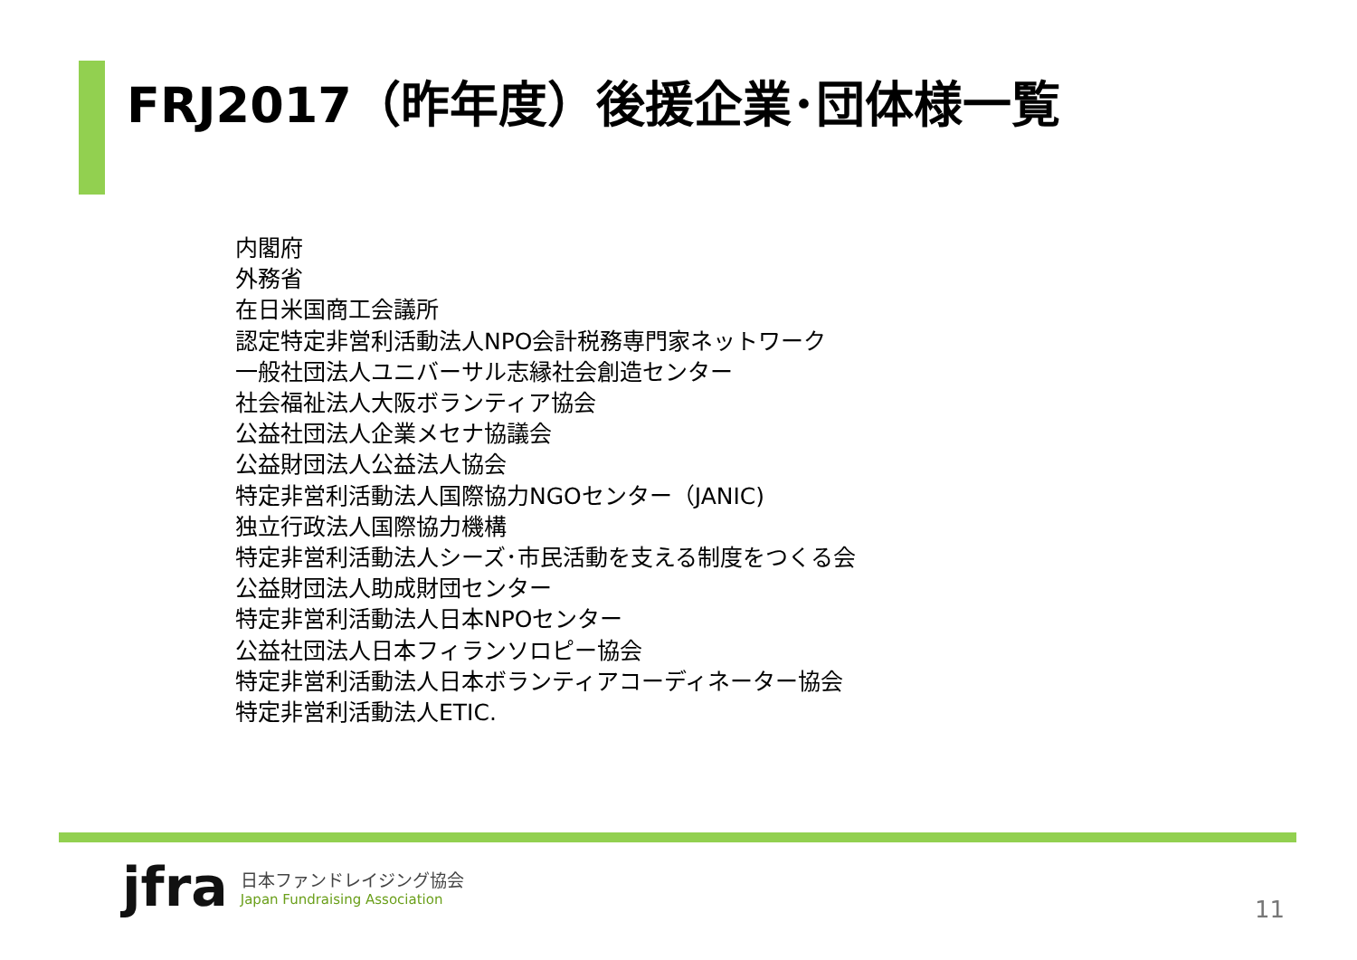FRJ2017（昨年度）後援企業･団体様一覧
内閣府
外務省
在日米国商工会議所
認定特定非営利活動法人NPO会計税務専門家ネットワーク
一般社団法人ユニバーサル志縁社会創造センター
社会福祉法人大阪ボランティア協会
公益社団法人企業メセナ協議会
公益財団法人公益法人協会
特定非営利活動法人国際協力NGOセンター（JANIC)
独立行政法人国際協力機構
特定非営利活動法人シーズ･市民活動を支える制度をつくる会
公益財団法人助成財団センター
特定非営利活動法人日本NPOセンター
公益社団法人日本フィランソロピー協会
特定非営利活動法人日本ボランティアコーディネーター協会
特定非営利活動法人ETIC.
jfra
日本ファンドレイジング協会
Japan Fundraising Association
11